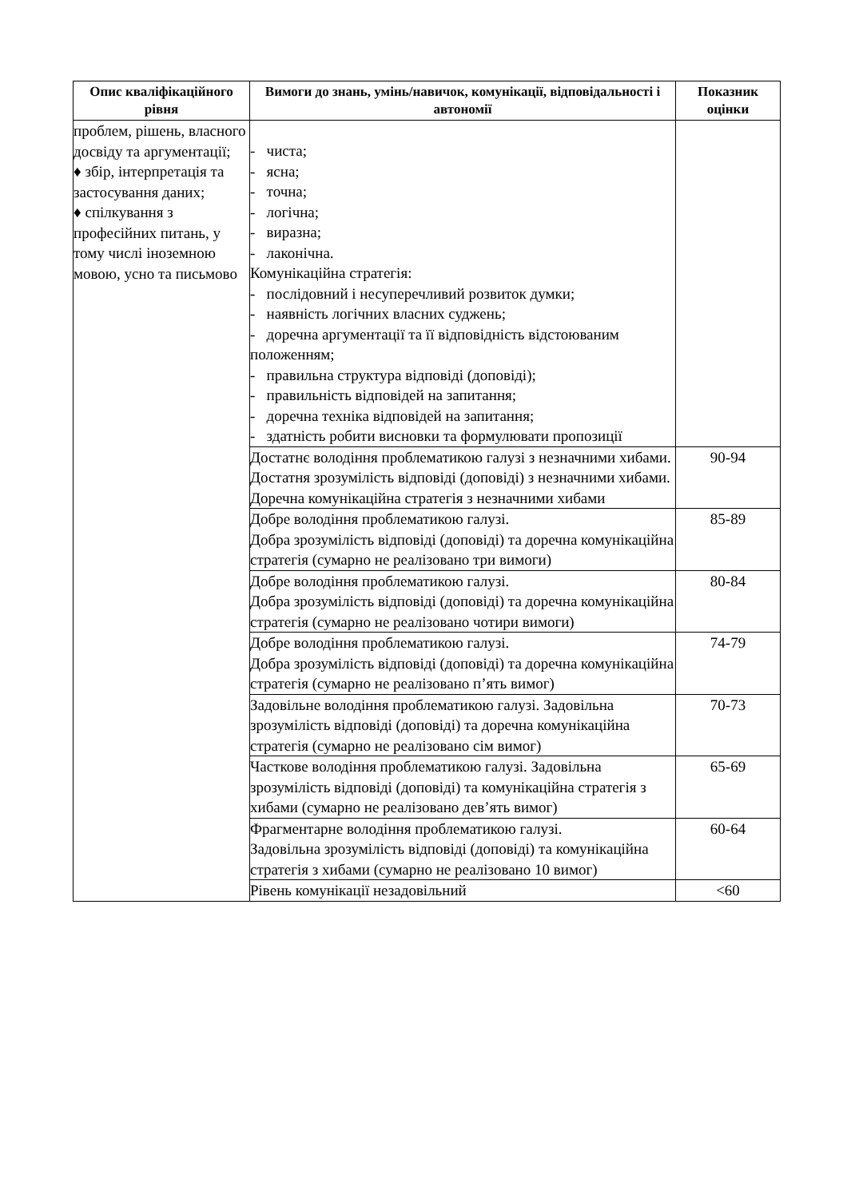| Опис кваліфікаційного рівня | Вимоги до знань, умінь/навичок, комунікації, відповідальності і автономії | Показник оцінки |
| --- | --- | --- |
| проблем, рішень, власного досвіду та аргументації; ♦ збір, інтерпретація та застосування даних; ♦ спілкування з професійних питань, у тому числі іноземною мовою, усно та письмово | - чиста; - ясна; - точна; - логічна; - виразна; - лаконічна. Комунікаційна стратегія: - послідовний і несуперечливий розвиток думки; - наявність логічних власних суджень; - доречна аргументації та її відповідність відстоюваним положенням; - правильна структура відповіді (доповіді); - правильність відповідей на запитання; - доречна техніка відповідей на запитання; - здатність робити висновки та формулювати пропозиції | |
| | Достатнє володіння проблематикою галузі з незначними хибами. Достатня зрозумілість відповіді (доповіді) з незначними хибами. Доречна комунікаційна стратегія з незначними хибами | 90-94 |
| | Добре володіння проблематикою галузі. Добра зрозумілість відповіді (доповіді) та доречна комунікаційна стратегія (сумарно не реалізовано три вимоги) | 85-89 |
| | Добре володіння проблематикою галузі. Добра зрозумілість відповіді (доповіді) та доречна комунікаційна стратегія (сумарно не реалізовано чотири вимоги) | 80-84 |
| | Добре володіння проблематикою галузі. Добра зрозумілість відповіді (доповіді) та доречна комунікаційна стратегія (сумарно не реалізовано п’ять вимог) | 74-79 |
| | Задовільне володіння проблематикою галузі. Задовільна зрозумілість відповіді (доповіді) та доречна комунікаційна стратегія (сумарно не реалізовано сім вимог) | 70-73 |
| | Часткове володіння проблематикою галузі. Задовільна зрозумілість відповіді (доповіді) та комунікаційна стратегія з хибами (сумарно не реалізовано дев’ять вимог) | 65-69 |
| | Фрагментарне володіння проблематикою галузі. Задовільна зрозумілість відповіді (доповіді) та комунікаційна стратегія з хибами (сумарно не реалізовано 10 вимог) | 60-64 |
| | Рівень комунікації незадовільний | <60 |